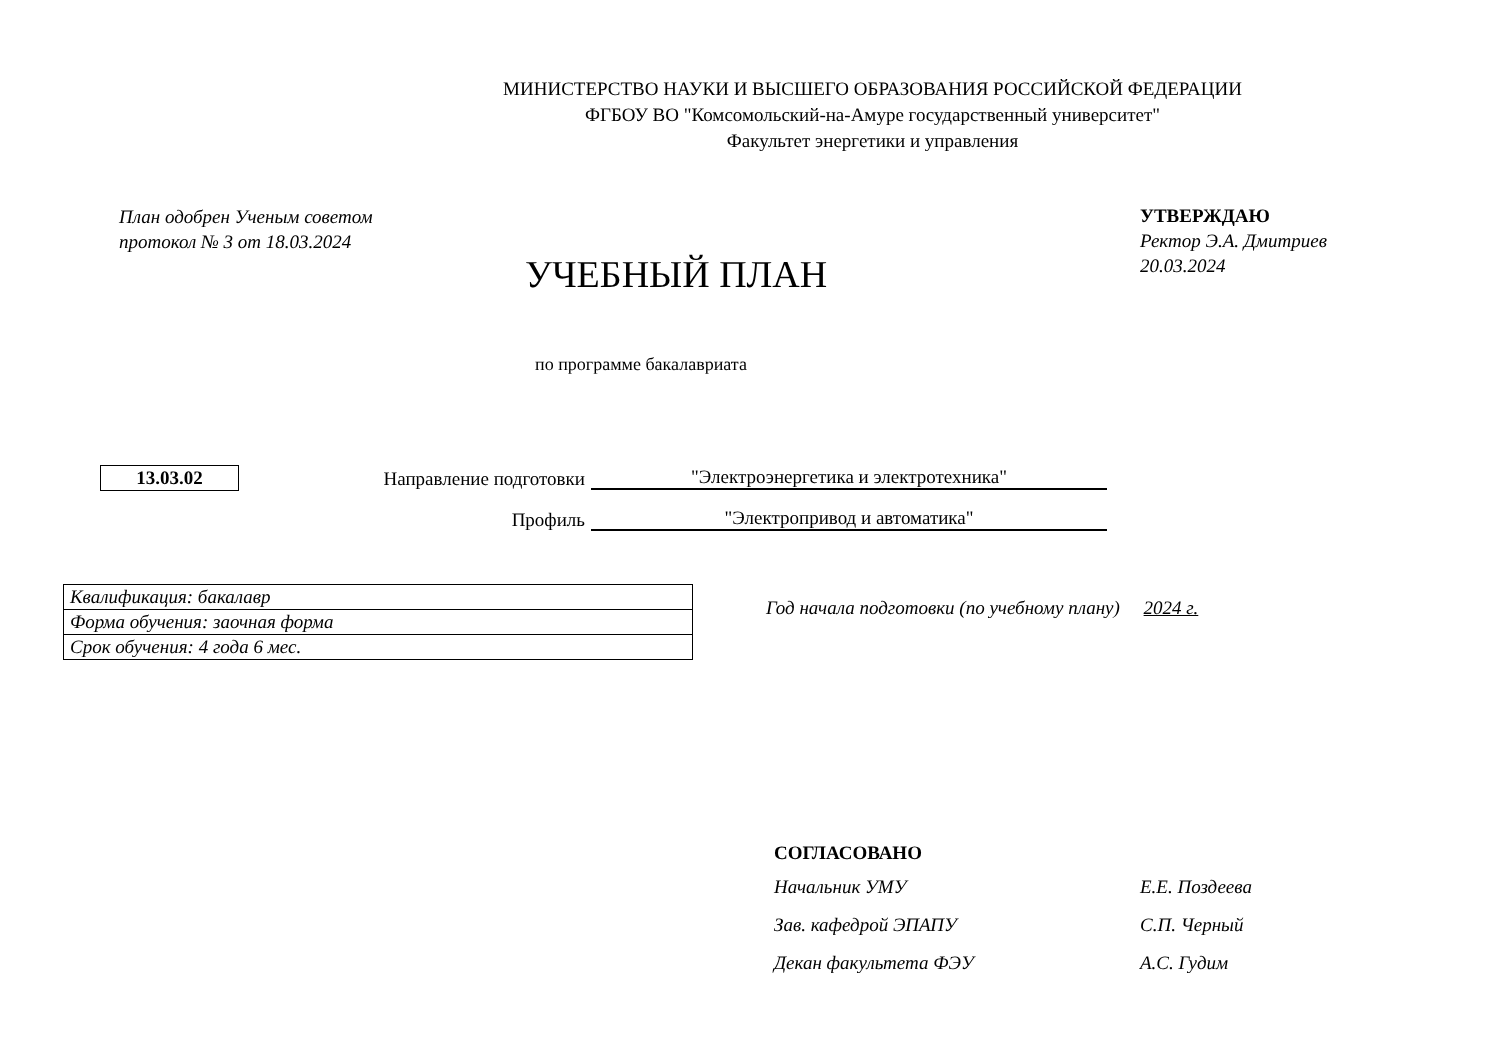МИНИСТЕРСТВО НАУКИ И ВЫСШЕГО ОБРАЗОВАНИЯ РОССИЙСКОЙ ФЕДЕРАЦИИ
ФГБОУ ВО "Комсомольский-на-Амуре государственный университет"
Факультет энергетики и управления
План одобрен Ученым советом
протокол № 3 от 18.03.2024
УТВЕРЖДАЮ
Ректор Э.А. Дмитриев
20.03.2024
УЧЕБНЫЙ ПЛАН
по программе бакалавриата
13.03.02
Направление подготовки "Электроэнергетика и электротехника"
Профиль "Электропривод и автоматика"
| Квалификация: бакалавр |
| Форма обучения: заочная форма |
| Срок обучения: 4 года 6 мес. |
Год начала подготовки (по учебному плану) 2024 г.
СОГЛАСОВАНО
| Начальник УМУ | Е.Е. Поздеева |
| Зав. кафедрой ЭПАПУ | С.П. Черный |
| Декан факультета ФЭУ | А.С. Гудим |